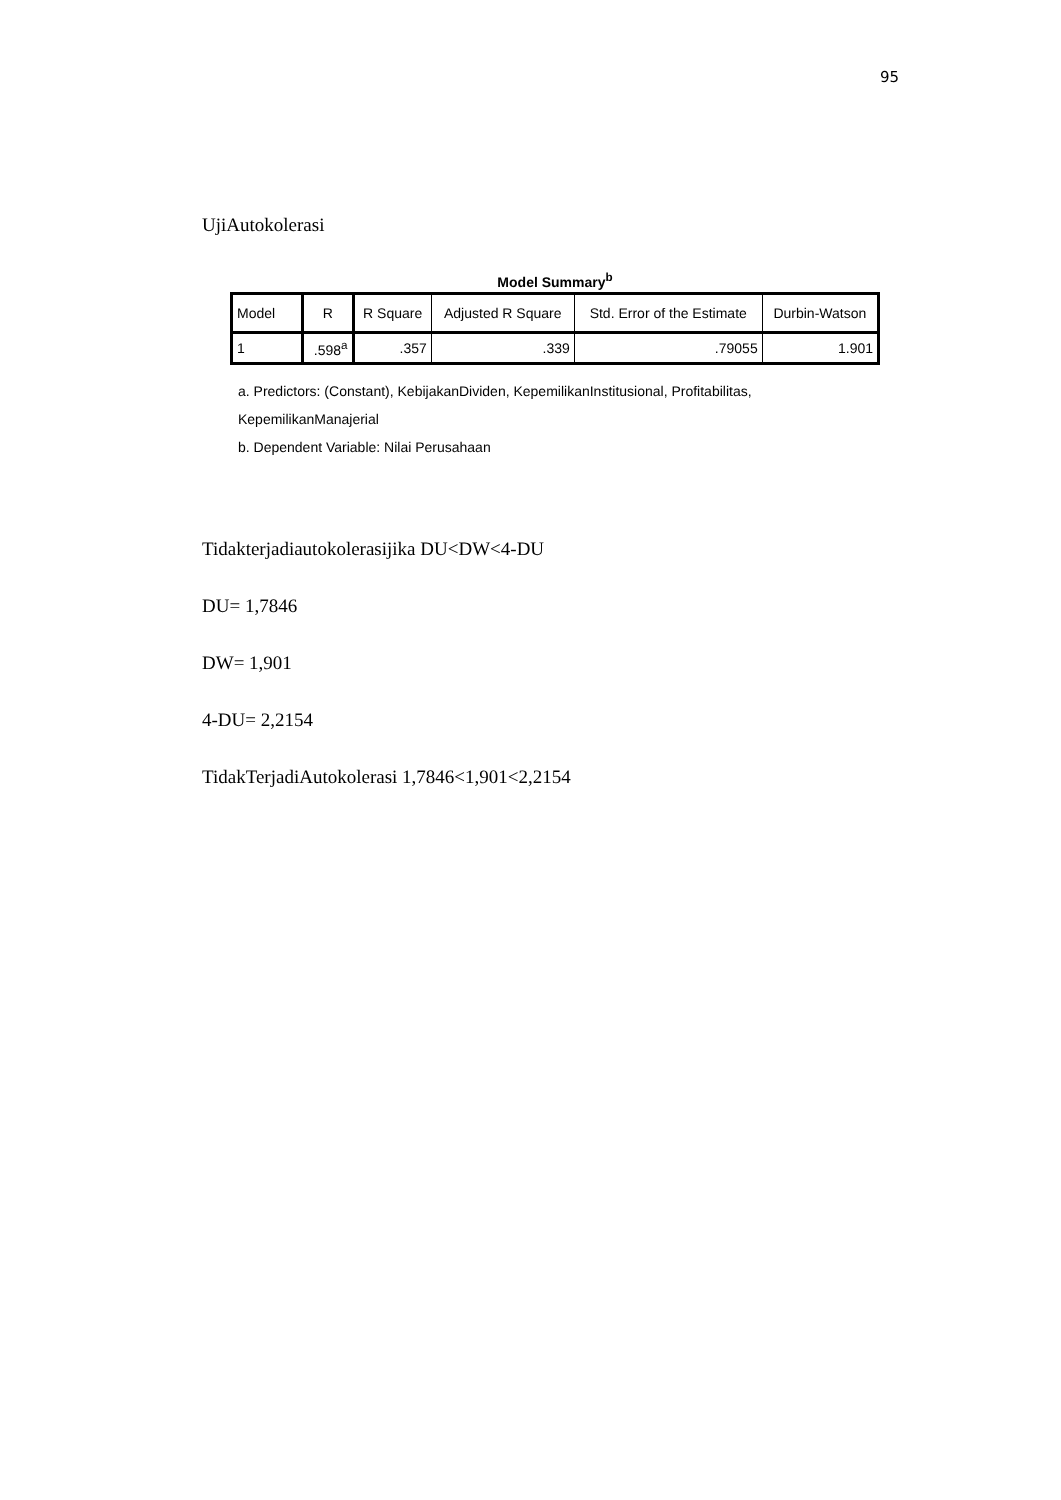95
UjiAutokolerasi
Model Summary<sup>b</sup>
| Model | R | R Square | Adjusted R Square | Std. Error of the Estimate | Durbin-Watson |
| --- | --- | --- | --- | --- | --- |
| 1 | .598<sup>a</sup> | .357 | .339 | .79055 | 1.901 |
a. Predictors: (Constant), KebijakanDividen, KepemilikanInstitusional, Profitabilitas, KepemilikanManajerial
b. Dependent Variable: Nilai Perusahaan
Tidakterjadiautokolerasijika DU<DW<4-DU
DU= 1,7846
DW= 1,901
4-DU= 2,2154
TidakTerjadiAutokolerasi 1,7846<1,901<2,2154